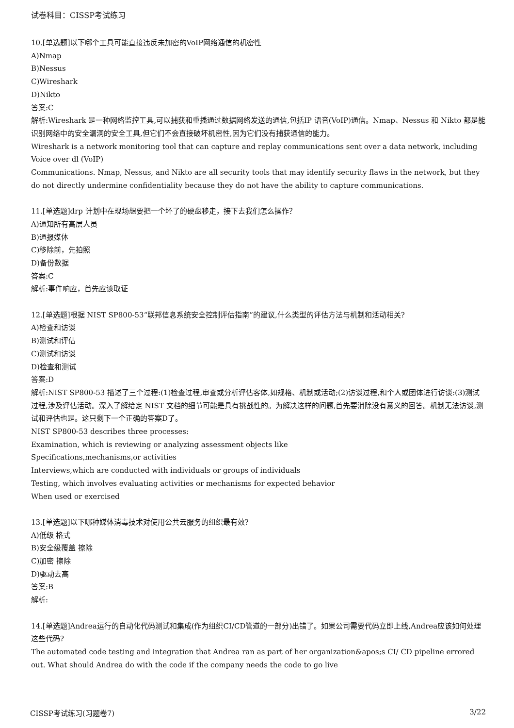试卷科目：CISSP考试练习
10.[单选题]以下哪个工具可能直接违反未加密的VoIP网络通信的机密性
A)Nmap
B)Nessus
C)Wireshark
D)Nikto
答案:C
解析:Wireshark 是一种网络监控工具,可以捕获和重播通过数据网络发送的通信,包括IP 语音(VoIP)通信。Nmap、Nessus 和 Nikto 都是能识别网络中的安全漏洞的安全工具,但它们不会直接破坏机密性,因为它们没有捕获通信的能力。
Wireshark is a network monitoring tool that can capture and replay communications sent over a data network, including Voice over dl (VoIP)
Communications. Nmap, Nessus, and Nikto are all security tools that may identify security flaws in the network, but they do not directly undermine confidentiality because they do not have the ability to capture communications.
11.[单选题]drp 计划中在现场想要把一个坏了的硬盘移走，接下去我们怎么操作？
A)通知所有高层人员
B)通报媒体
C)移除前，先拍照
D)备份数据
答案:C
解析:事件响应，首先应该取证
12.[单选题]根据 NIST SP800-53“联邦信息系统安全控制评估指南”的建议,什么类型的评估方法与机制和活动相关?
A)检查和访谈
B)测试和评估
C)测试和访谈
D)检查和测试
答案:D
解析:NIST SP800-53 描述了三个过程:(1)检查过程,审查或分析评估客体,如规格、机制或活动;(2)访谈过程,和个人或团体进行访谈:(3)测试过程,涉及评估活动。深入了解给定 NIST 文档的细节可能是具有挑战性的。为解决这样的问题,首先要消除没有意义的回答。机制无法访谈,测试和评估也是。这只剩下一个正确的答案D了。
NIST SP800-53 describes three processes:
Examination, which is reviewing or analyzing assessment objects like
Specifications,mechanisms,or activities
Interviews,which are conducted with individuals or groups of individuals
Testing, which involves evaluating activities or mechanisms for expected behavior
When used or exercised
13.[单选题]以下哪种媒体消毒技术对使用公共云服务的组织最有效?
A)低级 格式
B)安全级覆盖 擦除
C)加密 擦除
D)驱动去高
答案:B
解析:
14.[单选题]Andrea运行的自动化代码测试和集成(作为组织CI/CD管道的一部分)出错了。如果公司需要代码立即上线,Andrea应该如何处理这些代码?
The automated code testing and integration that Andrea ran as part of her organization&apos;s CI/ CD pipeline errored out. What should Andrea do with the code if the company needs the code to go live
CISSP考试练习(习题卷7) 3/22